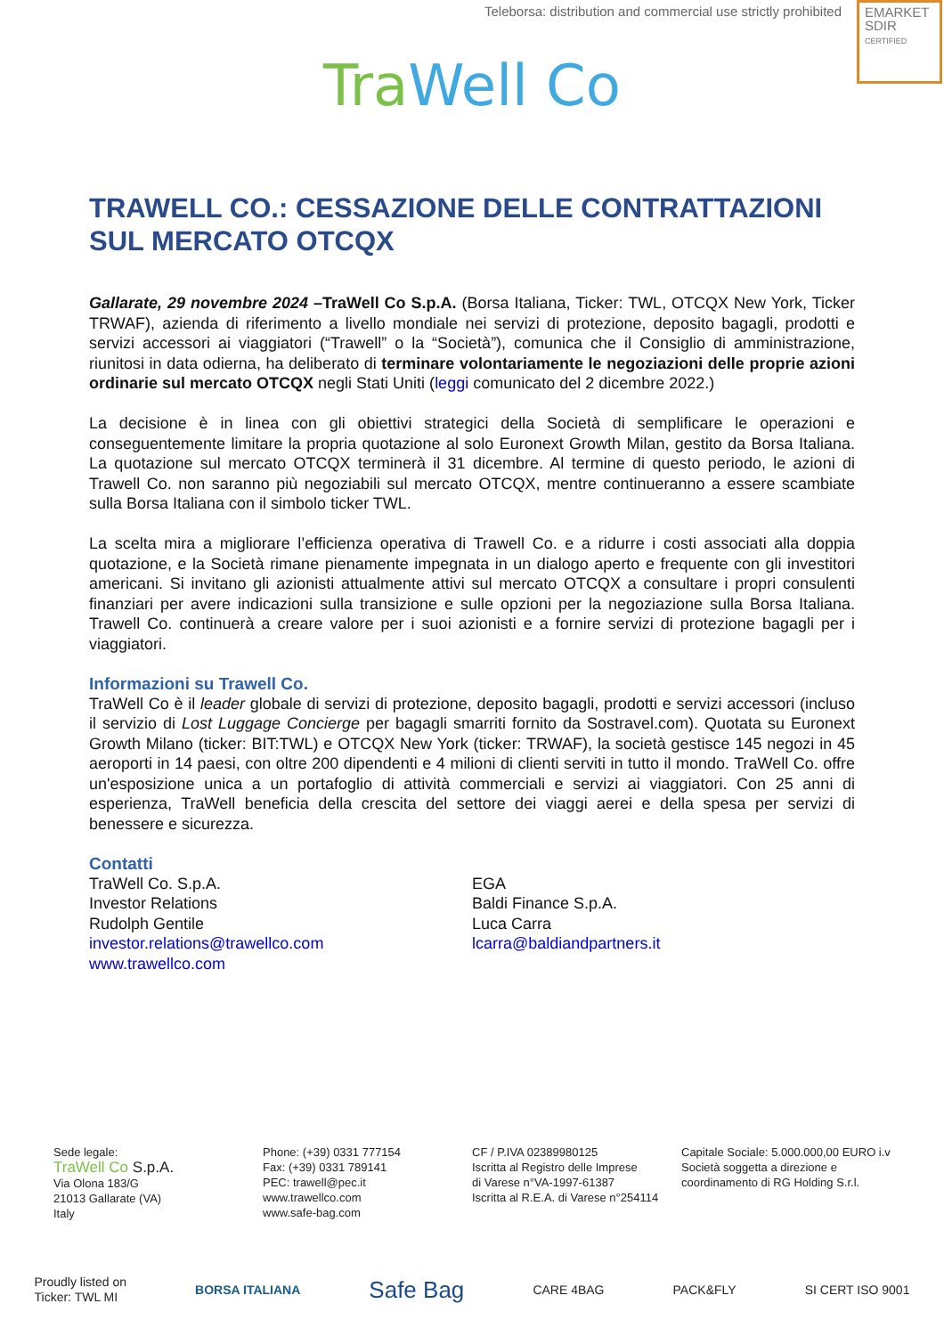Teleborsa: distribution and commercial use strictly prohibited
EMARKET
SDIR
CERTIFIED
Tra Well Co
TRAWELL CO.: CESSAZIONE DELLE CONTRATTAZIONI SUL MERCATO OTCQX
Gallarate, 29 novembre 2024 –TraWell Co S.p.A. (Borsa Italiana, Ticker: TWL, OTCQX New York, Ticker TRWAF), azienda di riferimento a livello mondiale nei servizi di protezione, deposito bagagli, prodotti e servizi accessori ai viaggiatori (“Trawell” o la “Società”), comunica che il Consiglio di amministrazione, riunitosi in data odierna, ha deliberato di terminare volontariamente le negoziazioni delle proprie azioni ordinarie sul mercato OTCQX negli Stati Uniti (leggi comunicato del 2 dicembre 2022.)
La decisione è in linea con gli obiettivi strategici della Società di semplificare le operazioni e conseguentemente limitare la propria quotazione al solo Euronext Growth Milan, gestito da Borsa Italiana. La quotazione sul mercato OTCQX terminerà il 31 dicembre. Al termine di questo periodo, le azioni di Trawell Co. non saranno più negoziabili sul mercato OTCQX, mentre continueranno a essere scambiate sulla Borsa Italiana con il simbolo ticker TWL.
La scelta mira a migliorare l’efficienza operativa di Trawell Co. e a ridurre i costi associati alla doppia quotazione, e la Società rimane pienamente impegnata in un dialogo aperto e frequente con gli investitori americani. Si invitano gli azionisti attualmente attivi sul mercato OTCQX a consultare i propri consulenti finanziari per avere indicazioni sulla transizione e sulle opzioni per la negoziazione sulla Borsa Italiana. Trawell Co. continuerà a creare valore per i suoi azionisti e a fornire servizi di protezione bagagli per i viaggiatori.
Informazioni su Trawell Co.
TraWell Co è il leader globale di servizi di protezione, deposito bagagli, prodotti e servizi accessori (incluso il servizio di Lost Luggage Concierge per bagagli smarriti fornito da Sostravel.com). Quotata su Euronext Growth Milano (ticker: BIT:TWL) e OTCQX New York (ticker: TRWAF), la società gestisce 145 negozi in 45 aeroporti in 14 paesi, con oltre 200 dipendenti e 4 milioni di clienti serviti in tutto il mondo. TraWell Co. offre un'esposizione unica a un portafoglio di attività commerciali e servizi ai viaggiatori. Con 25 anni di esperienza, TraWell beneficia della crescita del settore dei viaggi aerei e della spesa per servizi di benessere e sicurezza.
Contatti
TraWell Co. S.p.A.
Investor Relations
Rudolph Gentile
investor.relations@trawellco.com
www.trawellco.com
EGA
Baldi Finance S.p.A.
Luca Carra
lcarra@baldiandpartners.it
Sede legale:
TraWell Co S.p.A.
Via Olona 183/G
21013 Gallarate (VA)
Italy
Phone: (+39) 0331 777154
Fax: (+39) 0331 789141
PEC: trawell@pec.it
www.trawellco.com
www.safe-bag.com
CF / P.IVA 02389980125
Iscritta al Registro delle Imprese
di Varese n°VA-1997-61387
Iscritta al R.E.A. di Varese n°254114
Capitale Sociale: 5.000.000,00 EURO i.v
Società soggetta a direzione e
coordinamento di RG Holding S.r.l.
Proudly listed on
Ticker: TWL MI BORSA ITALIANA Safe Bag CARE 4BAG PACK&FLY SI CERT ISO 9001